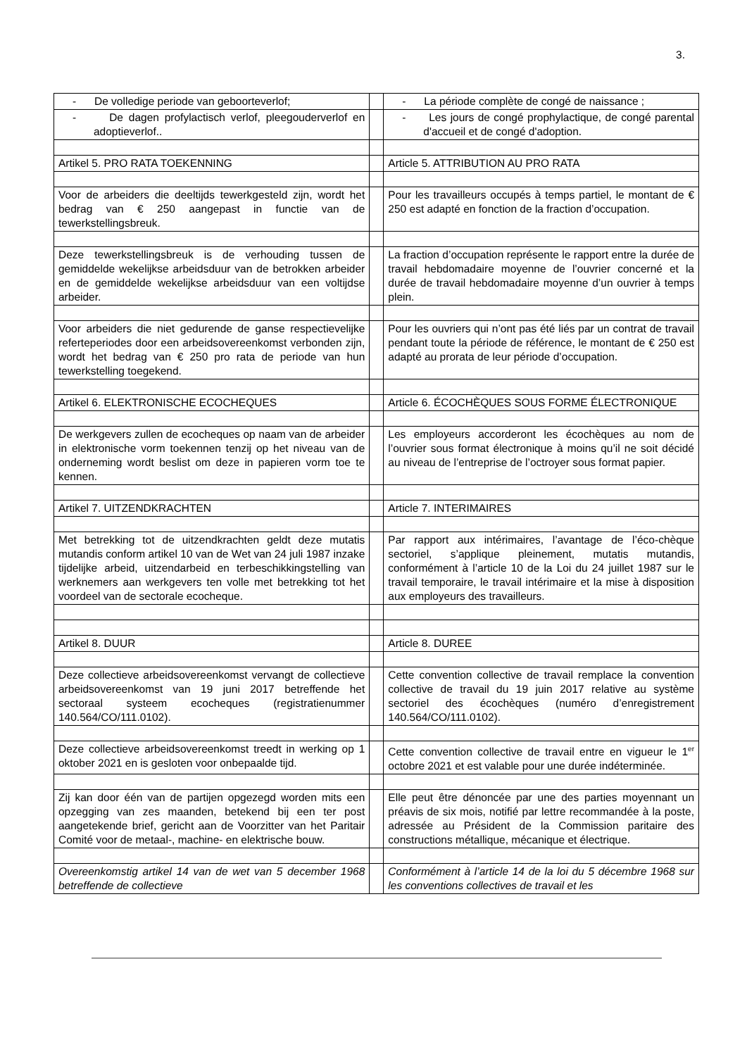3.
| - De volledige periode van geboorteverlof; | | - La période complète de congé de naissance ; |
| - De dagen profylactisch verlof, pleegouderverlof en adoptieverlof.. | | - Les jours de congé prophylactique, de congé parental d'accueil et de congé d'adoption. |
| Artikel 5. PRO RATA TOEKENNING | | Article 5. ATTRIBUTION AU PRO RATA |
| Voor de arbeiders die deeltijds tewerkgesteld zijn, wordt het bedrag van € 250 aangepast in functie van de tewerkstellingsbreuk. | | Pour les travailleurs occupés à temps partiel, le montant de € 250 est adapté en fonction de la fraction d’occupation. |
| Deze tewerkstellingsbreuk is de verhouding tussen de gemiddelde wekelijkse arbeidsduur van de betrokken arbeider en de gemiddelde wekelijkse arbeidsduur van een voltijdse arbeider. | | La fraction d’occupation représente le rapport entre la durée de travail hebdomadaire moyenne de l’ouvrier concerné et la durée de travail hebdomadaire moyenne d’un ouvrier à temps plein. |
| Voor arbeiders die niet gedurende de ganse respectievelijke referteperiodes door een arbeidsovereenkomst verbonden zijn, wordt het bedrag van € 250 pro rata de periode van hun tewerkstelling toegekend. | | Pour les ouvriers qui n’ont pas été liés par un contrat de travail pendant toute la période de référence, le montant de € 250 est adapté au prorata de leur période d’occupation. |
| Artikel 6. ELEKTRONISCHE ECOCHEQUES | | Article 6. ÉCOCHÈQUES SOUS FORME ÉLECTRONIQUE |
| De werkgevers zullen de ecocheques op naam van de arbeider in elektronische vorm toekennen tenzij op het niveau van de onderneming wordt beslist om deze in papieren vorm toe te kennen. | | Les employeurs accorderont les écochèques au nom de l’ouvrier sous format électronique à moins qu’il ne soit décidé au niveau de l’entreprise de l’octroyer sous format papier. |
| Artikel 7. UITZENDKRACHTEN | | Article 7. INTERIMAIRES |
| Met betrekking tot de uitzendkrachten geldt deze mutatis mutandis conform artikel 10 van de Wet van 24 juli 1987 inzake tijdelijke arbeid, uitzendarbeid en terbeschikkingstelling van werknemers aan werkgevers ten volle met betrekking tot het voordeel van de sectorale ecocheque. | | Par rapport aux intérimaires, l’avantage de l’éco-chèque sectoriel, s’applique pleinement, mutatis mutandis, conformément à l’article 10 de la Loi du 24 juillet 1987 sur le travail temporaire, le travail intérimaire et la mise à disposition aux employeurs des travailleurs. |
| Artikel 8. DUUR | | Article 8. DUREE |
| Deze collectieve arbeidsovereenkomst vervangt de collectieve arbeidsovereenkomst van 19 juni 2017 betreffende het sectoraal systeem ecocheques (registratienummer 140.564/CO/111.0102). | | Cette convention collective de travail remplace la convention collective de travail du 19 juin 2017 relative au système sectoriel des écochèques (numéro d’enregistrement 140.564/CO/111.0102). |
| Deze collectieve arbeidsovereenkomst treedt in werking op 1 oktober 2021 en is gesloten voor onbepaalde tijd. | | Cette convention collective de travail entre en vigueur le 1<sup>er</sup> octobre 2021 et est valable pour une durée indéterminée. |
| Zij kan door één van de partijen opgezegd worden mits een opzegging van zes maanden, betekend bij een ter post aangetekende brief, gericht aan de Voorzitter van het Paritair Comité voor de metaal-, machine- en elektrische bouw. | | Elle peut être dénoncée par une des parties moyennant un préavis de six mois, notifié par lettre recommandée à la poste, adressée au Président de la Commission paritaire des constructions métallique, mécanique et électrique. |
| Overeenkomstig artikel 14 van de wet van 5 december 1968 betreffende de collectieve | | Conformément à l’article 14 de la loi du 5 décembre 1968 sur les conventions collectives de travail et les |